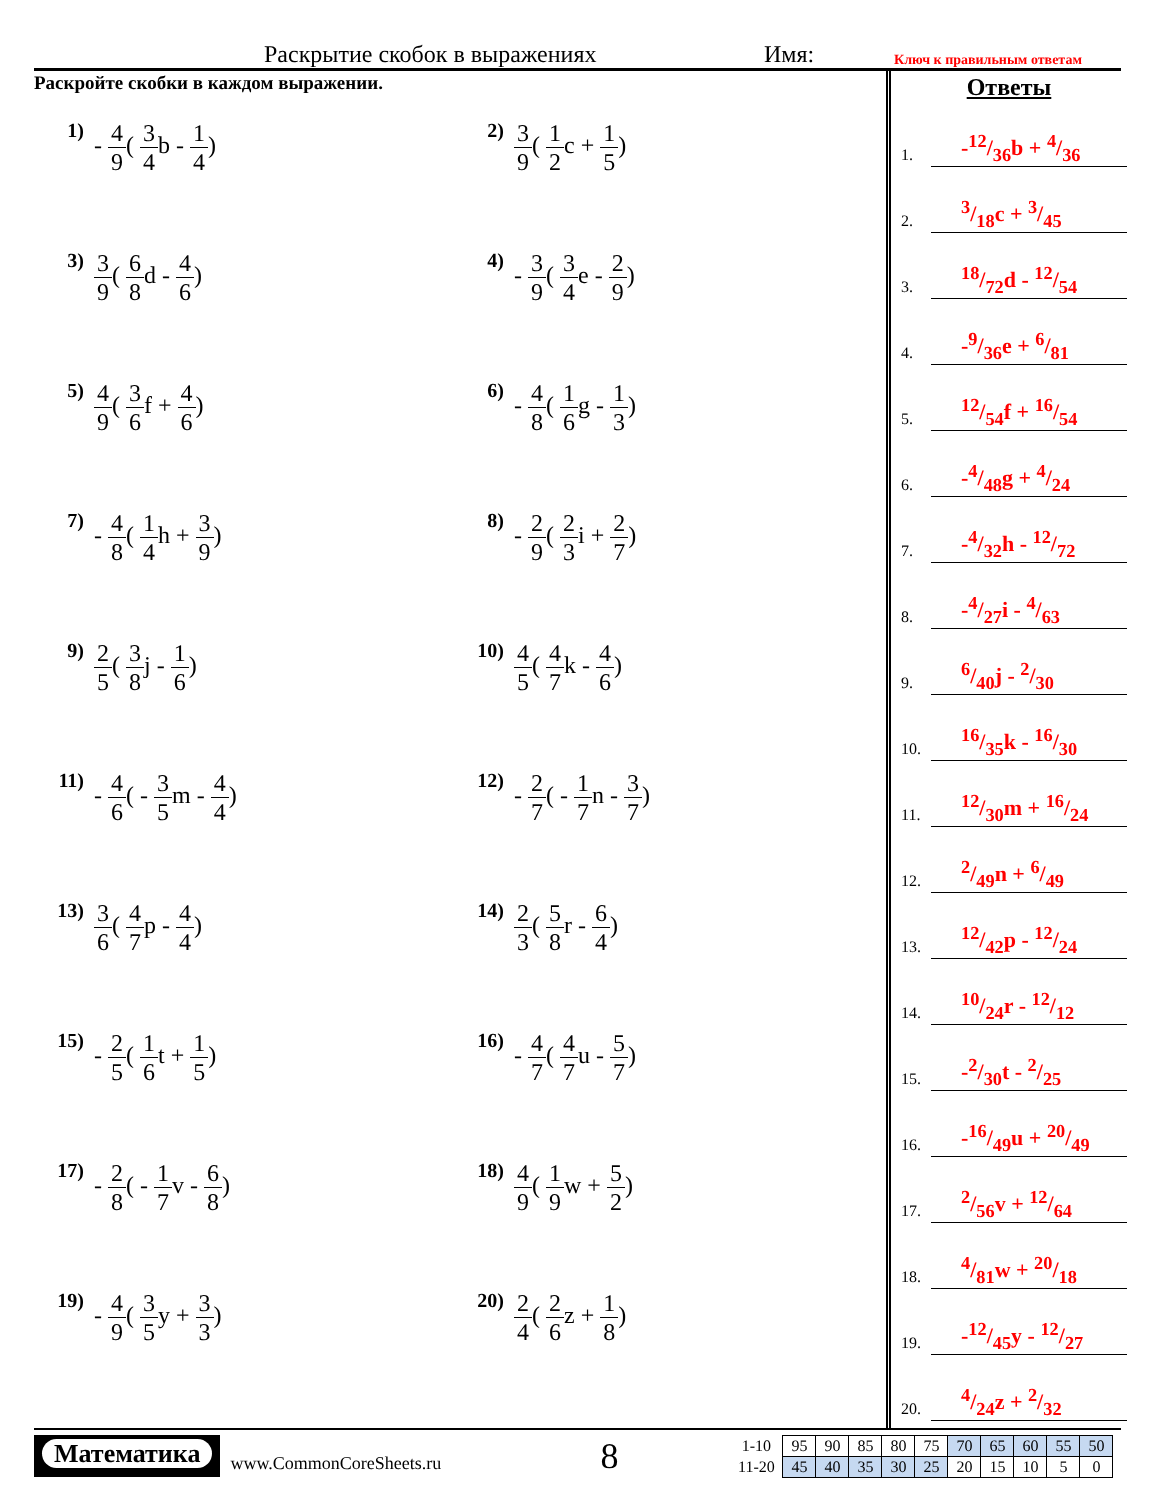Раскрытие скобок в выражениях Имя: Ключ к правильным ответам
Раскройте скобки в каждом выражении.
1) - 4 9( 3 4b - 1 4)
2) 3 9( 1 2c + 1 5)
3) 3 9( 6 8d - 4 6)
4) - 3 9( 3 4e - 2 9)
5) 4 9( 3 6f + 4 6)
6) - 4 8( 1 6g - 1 3)
7) - 4 8( 1 4h + 3 9)
8) - 2 9( 2 3i + 2 7)
9) 2 5( 3 8j - 1 6)
10) 4 5( 4 7k - 4 6)
11) - 4 6( - 3 5m - 4 4)
12) - 2 7( - 1 7n - 3 7)
13) 3 6( 4 7p - 4 4)
14) 2 3( 5 8r - 6 4)
15) - 2 5( 1 6t + 1 5)
16) - 4 7( 4 7u - 5 7)
17) - 2 8( - 1 7v - 6 8)
18) 4 9( 1 9w + 5 2)
19) - 4 9( 3 5y + 3 3)
20) 2 4( 2 6z + 1 8)
Ответы
1.
-12/36b + 4/36
2.
3/18c + 3/45
3.
18/72d - 12/54
4.
-9/36e + 6/81
5.
12/54f + 16/54
6.
-4/48g + 4/24
7.
-4/32h - 12/72
8.
-4/27i - 4/63
9.
6/40j - 2/30
10.
16/35k - 16/30
11.
12/30m + 16/24
12.
2/49n + 6/49
13.
12/42p - 12/24
14.
10/24r - 12/12
15.
-2/30t - 2/25
16.
-16/49u + 20/49
17.
2/56v + 12/64
18.
4/81w + 20/18
19.
-12/45y - 12/27
20.
4/24z + 2/32
Математика
www.CommonCoreSheets.ru 8
| 1-10 | 95 | 90 | 85 | 80 | 75 | 70 | 65 | 60 | 55 | 50 |
| 11-20 | 45 | 40 | 35 | 30 | 25 | 20 | 15 | 10 | 5 | 0 |